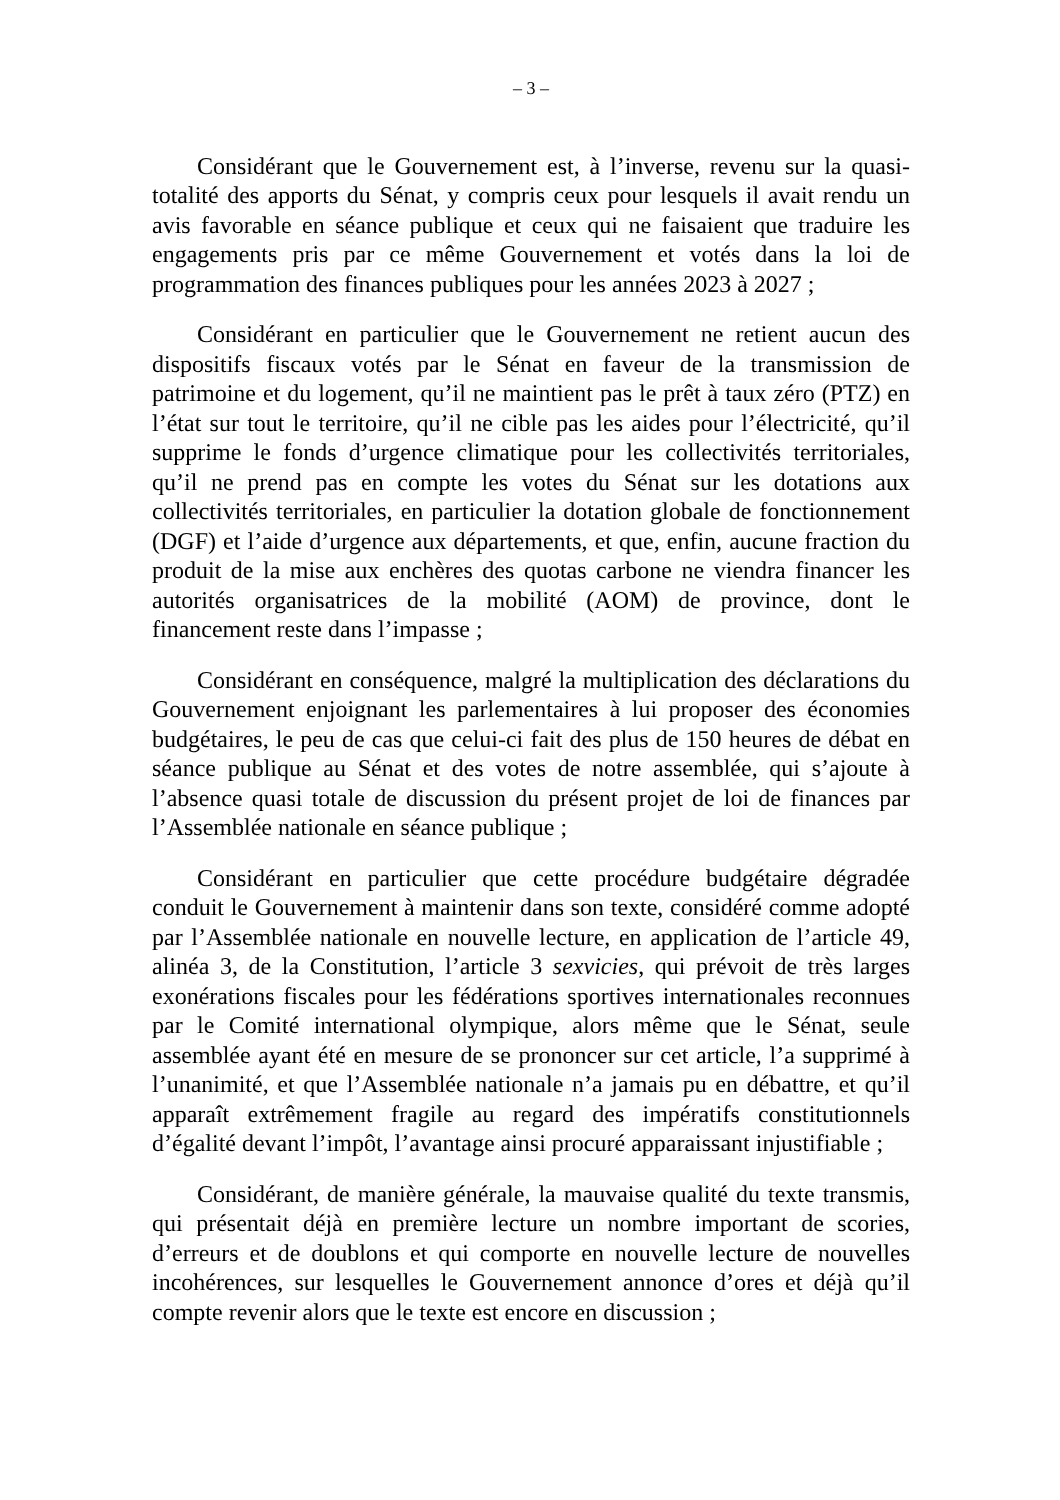– 3 –
Considérant que le Gouvernement est, à l’inverse, revenu sur la quasi-totalité des apports du Sénat, y compris ceux pour lesquels il avait rendu un avis favorable en séance publique et ceux qui ne faisaient que traduire les engagements pris par ce même Gouvernement et votés dans la loi de programmation des finances publiques pour les années 2023 à 2027 ;
Considérant en particulier que le Gouvernement ne retient aucun des dispositifs fiscaux votés par le Sénat en faveur de la transmission de patrimoine et du logement, qu’il ne maintient pas le prêt à taux zéro (PTZ) en l’état sur tout le territoire, qu’il ne cible pas les aides pour l’électricité, qu’il supprime le fonds d’urgence climatique pour les collectivités territoriales, qu’il ne prend pas en compte les votes du Sénat sur les dotations aux collectivités territoriales, en particulier la dotation globale de fonctionnement (DGF) et l’aide d’urgence aux départements, et que, enfin, aucune fraction du produit de la mise aux enchères des quotas carbone ne viendra financer les autorités organisatrices de la mobilité (AOM) de province, dont le financement reste dans l’impasse ;
Considérant en conséquence, malgré la multiplication des déclarations du Gouvernement enjoignant les parlementaires à lui proposer des économies budgétaires, le peu de cas que celui-ci fait des plus de 150 heures de débat en séance publique au Sénat et des votes de notre assemblée, qui s’ajoute à l’absence quasi totale de discussion du présent projet de loi de finances par l’Assemblée nationale en séance publique ;
Considérant en particulier que cette procédure budgétaire dégradée conduit le Gouvernement à maintenir dans son texte, considéré comme adopté par l’Assemblée nationale en nouvelle lecture, en application de l’article 49, alinéa 3, de la Constitution, l’article 3 sexvicies, qui prévoit de très larges exonérations fiscales pour les fédérations sportives internationales reconnues par le Comité international olympique, alors même que le Sénat, seule assemblée ayant été en mesure de se prononcer sur cet article, l’a supprimé à l’unanimité, et que l’Assemblée nationale n’a jamais pu en débattre, et qu’il apparaît extrêmement fragile au regard des impératifs constitutionnels d’égalité devant l’impôt, l’avantage ainsi procuré apparaissant injustifiable ;
Considérant, de manière générale, la mauvaise qualité du texte transmis, qui présentait déjà en première lecture un nombre important de scories, d’erreurs et de doublons et qui comporte en nouvelle lecture de nouvelles incohérences, sur lesquelles le Gouvernement annonce d’ores et déjà qu’il compte revenir alors que le texte est encore en discussion ;